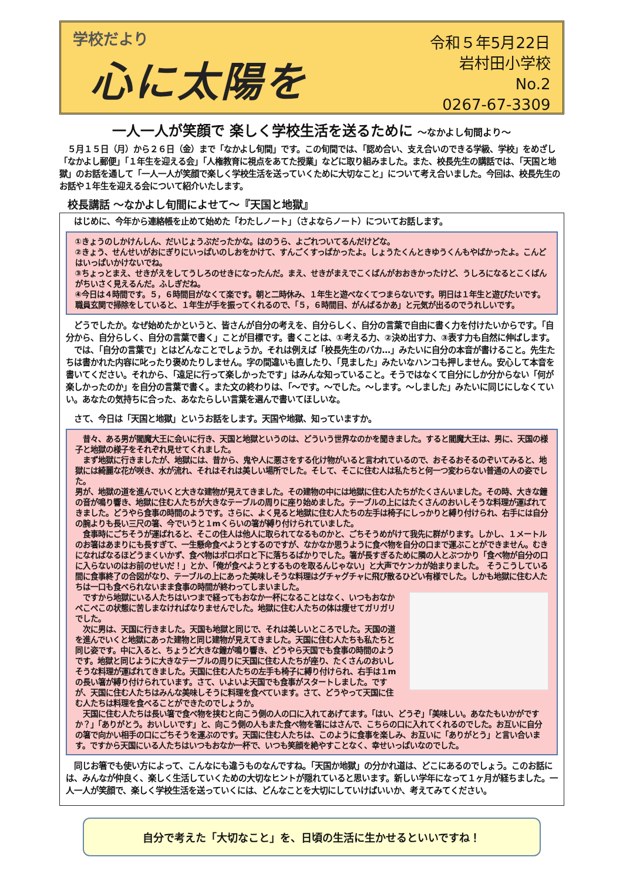学校だより
心に太陽を
令和５年5月22日
岩村田小学校
No.2
0267-67-3309
一人一人が笑顔で 楽しく学校生活を送るために ～なかよし旬間より～
　５月１５日（月）から２６日（金）まで「なかよし旬間」です。この旬間では、「認め合い、支え合いのできる学級、学校」をめざし「なかよし郵便」「１年生を迎える会」「人権教育に視点をあてた授業」などに取り組みました。また、校長先生の講話では、「天国と地獄」のお話を通して「一人一人が笑顔で楽しく学校生活を送っていくために大切なこと」について考え合いました。今回は、校長先生のお話や１年生を迎える会について紹介いたします。
校長講話 ～なかよし旬間によせて～『天国と地獄』
　はじめに、今年から連絡帳を止めて始めた「わたしノート」（さよならノート）についてお話します。
①きょうのしかけんしん、だいじょうぶだったかな。はのうら、よごれついてるんだけどな。
②きょう、せんせいがおにぎりにいっぱいのしおをかけて、すんごくすっぱかったよ。しょうたくんときゆうくんもやばかったよ。こんどはいっぱいかけないでね。
③ちょっとまえ、せきがえをしてうしろのせきになったんだ。まえ、せきがまえでこくばんがおおきかったけど、うしろになるとこくばんがちいさく見えるんだ。ふしぎだね。
④今日は４時間です。５，６時間目がなくて楽です。朝と二時休み、１年生と遊べなくてつまらないです。明日は１年生と遊びたいです。職員玄関で掃除をしていると、１年生が手を振ってくれるので、「５，６時間目、がんばるかあ」と元気が出るのでうれしいです。
　どうでしたか。なぜ始めたかというと、皆さんが自分の考えを、自分らしく、自分の言葉で自由に書く力を付けたいからです。「自分から、自分らしく、自分の言葉で書く」ことが目標です。書くことは、①考える力、②決め出す力、③表す力も自然に伸ばします。
　では、「自分の言葉で」とはどんなことでしょうか。それは例えば「校長先生のバカ…」みたいに自分の本音が書けること。先生たちは書かれた内容に叱ったり褒めたりしません。字の間違いも直したり、「見ました」みたいなハンコも押しません。安心して本音を書いてください。それから、「遠足に行って楽しかったです」はみんな知っていること。そうではなくて自分にしか分からない「何が楽しかったのか」を自分の言葉で書く。また文の終わりは、「～です。～でした。～します。～しました」みたいに同じにしなくていい。あなたの気持ちに合った、あなたらしい言葉を選んで書いてほしいな。
　さて、今日は「天国と地獄」というお話をします。天国や地獄、知っていますか。
　昔々、ある男が閻魔大王に会いに行き、天国と地獄というのは、どういう世界なのかを聞きました。すると閻魔大王は、男に、天国の様子と地獄の様子をそれぞれ見せてくれました。
　まず地獄に行きましたが、地獄には、昔から、鬼や人に悪さをする化け物がいると言われているので、おそるおそるのぞいてみると、地獄には綺麗な花が咲き、水が流れ、それはそれは美しい場所でした。そして、そこに住む人は私たちと何一つ変わらない普通の人の姿でした。
男が、地獄の道を進んでいくと大きな建物が見えてきました。その建物の中には地獄に住む人たちがたくさんいました。その時、大きな鐘の音が鳴り響き、地獄に住む人たちが大きなテーブルの周りに座り始めました。テーブルの上にはたくさんのおいしそうな料理が運ばれてきました。どうやら食事の時間のようです。さらに、よく見ると地獄に住む人たちの左手は椅子にしっかりと縛り付けられ、右手には自分の腕よりも長い三尺の箸、今でいうと１mくらいの箸が縛り付けられていました。
　食事時にごちそうが運ばれると、そこの住人は他人に取られてなるものかと、ごちそうめがけて我先に群がります。しかし、１メートルのお箸はあまりにも長すぎて、一生懸命食べようとするのですが、なかなか思うように食べ物を自分の口まで運ぶことができません。むきになればなるほどうまくいかず、食べ物はポロポロと下に落ちるばかりでした。箸が長すぎるために隣の人とぶつかり「食べ物が自分の口に入らないのはお前のせいだ！」とか、「俺が食べようとするものを取るんじゃない」と大声でケンカが始まりました。　そうこうしている間に食事終了の合図がなり、テーブルの上にあった美味しそうな料理はグチャグチャに飛び散るひどい有様でした。しかも地獄に住む人たちは一口も食べられないまま食事の時間が終わってしまいました。
　ですから地獄にいる人たちはいつまで経ってもおなか一杯になることはなく、いつもおなかぺこぺこの状態に苦しまなければなりませんでした。地獄に住む人たちの体は痩せてガリガリでした。
　次に男は、天国に行きました。天国も地獄と同じで、それは美しいところでした。天国の道を進んでいくと地獄にあった建物と同じ建物が見えてきました。天国に住む人たちも私たちと同じ姿です。中に入ると、ちょうど大きな鐘が鳴り響き、どうやら天国でも食事の時間のようです。地獄と同じように大きなテーブルの周りに天国に住む人たちが座り、たくさんのおいしそうな料理が運ばれてきました。天国に住む人たちの左手も椅子に縛り付けられ、右手は１mの長い箸が縛り付けられています。さて、いよいよ天国でも食事がスタートしました。ですが、天国に住む人たちはみんな美味しそうに料理を食べています。さて、どうやって天国に住む人たちは料理を食べることができたのでしょうか。
　天国に住む人たちは長い箸で食べ物を挟むと向こう側の人の口に入れてあげてます。「はい、どうぞ」「美味しい。あなたもいかがですか？」「ありがとう。おいしいです」と、向こう側の人もまた食べ物を箸にはさんで、こちらの口に入れてくれるのでした。お互いに自分の箸で向かい相手の口にごちそうを運ぶのです。天国に住む人たちは、このように食事を楽しみ、お互いに「ありがとう」と言い合います。ですから天国にいる人たちはいつもおなか一杯で、いつも笑顔を絶やすことなく、幸せいっぱいなのでした。
　同じお箸でも使い方によって、こんなにも違うものなんですね。「天国か地獄」の分かれ道は、どこにあるのでしょう。このお話には、みんなが仲良く、楽しく生活していくための大切なヒントが隠れていると思います。新しい学年になって１ヶ月が経ちました。一人一人が笑顔で、楽しく学校生活を送っていくには、どんなことを大切にしていけばいいか、考えてみてください。
自分で考えた「大切なこと」を、日頃の生活に生かせるといいですね！